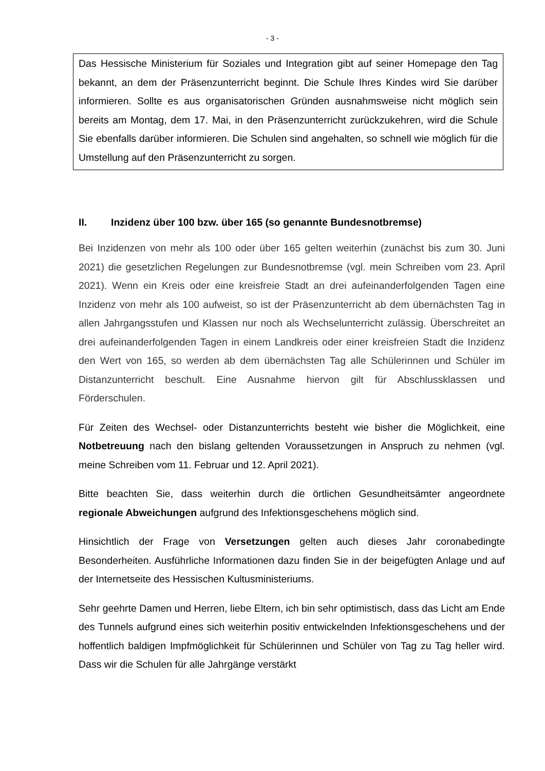- 3 -
Das Hessische Ministerium für Soziales und Integration gibt auf seiner Homepage den Tag bekannt, an dem der Präsenzunterricht beginnt. Die Schule Ihres Kindes wird Sie darüber informieren. Sollte es aus organisatorischen Gründen ausnahmsweise nicht möglich sein bereits am Montag, dem 17. Mai, in den Präsenzunterricht zurückzukehren, wird die Schule Sie ebenfalls darüber informieren. Die Schulen sind angehalten, so schnell wie möglich für die Umstellung auf den Präsenzunterricht zu sorgen.
II. Inzidenz über 100 bzw. über 165 (so genannte Bundesnotbremse)
Bei Inzidenzen von mehr als 100 oder über 165 gelten weiterhin (zunächst bis zum 30. Juni 2021) die gesetzlichen Regelungen zur Bundesnotbremse (vgl. mein Schreiben vom 23. April 2021). Wenn ein Kreis oder eine kreisfreie Stadt an drei aufeinanderfolgenden Tagen eine Inzidenz von mehr als 100 aufweist, so ist der Präsenzunterricht ab dem übernächsten Tag in allen Jahrgangsstufen und Klassen nur noch als Wechselunterricht zulässig. Überschreitet an drei aufeinanderfolgenden Tagen in einem Landkreis oder einer kreisfreien Stadt die Inzidenz den Wert von 165, so werden ab dem übernächsten Tag alle Schülerinnen und Schüler im Distanzunterricht beschult. Eine Ausnahme hiervon gilt für Abschlussklassen und Förderschulen.
Für Zeiten des Wechsel- oder Distanzunterrichts besteht wie bisher die Möglichkeit, eine Notbetreuung nach den bislang geltenden Voraussetzungen in Anspruch zu nehmen (vgl. meine Schreiben vom 11. Februar und 12. April 2021).
Bitte beachten Sie, dass weiterhin durch die örtlichen Gesundheitsämter angeordnete regionale Abweichungen aufgrund des Infektionsgeschehens möglich sind.
Hinsichtlich der Frage von Versetzungen gelten auch dieses Jahr coronabedingte Besonderheiten. Ausführliche Informationen dazu finden Sie in der beigefügten Anlage und auf der Internetseite des Hessischen Kultusministeriums.
Sehr geehrte Damen und Herren, liebe Eltern, ich bin sehr optimistisch, dass das Licht am Ende des Tunnels aufgrund eines sich weiterhin positiv entwickelnden Infektionsgeschehens und der hoffentlich baldigen Impfmöglichkeit für Schülerinnen und Schüler von Tag zu Tag heller wird. Dass wir die Schulen für alle Jahrgänge verstärkt